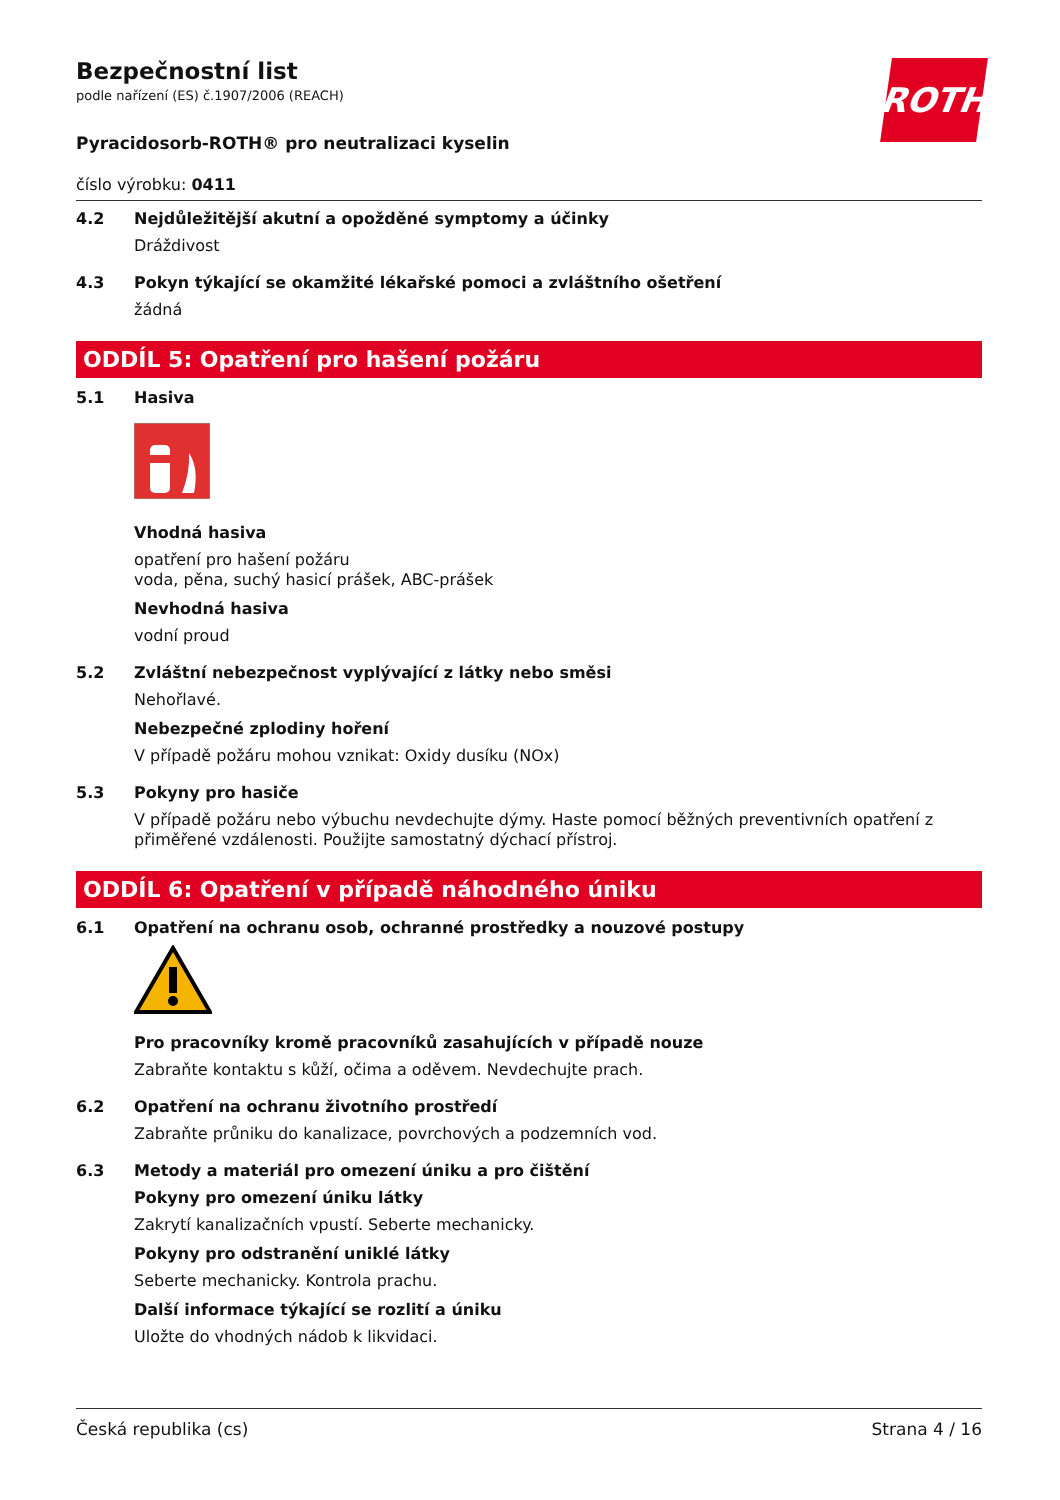ROTH
Bezpečnostní list
podle nařízení (ES) č.1907/2006 (REACH)
Pyracidosorb-ROTH® pro neutralizaci kyselin
číslo výrobku: 0411
4.2 Nejdůležitější akutní a opožděné symptomy a účinky
Dráždivost
4.3 Pokyn týkající se okamžité lékařské pomoci a zvláštního ošetření
žádná
ODDÍL 5: Opatření pro hašení požáru
5.1 Hasiva
Vhodná hasiva
opatření pro hašení požáru
voda, pěna, suchý hasicí prášek, ABC-prášek
Nevhodná hasiva
vodní proud
5.2 Zvláštní nebezpečnost vyplývající z látky nebo směsi
Nehořlavé.
Nebezpečné zplodiny hoření
V případě požáru mohou vznikat: Oxidy dusíku (NOx)
5.3 Pokyny pro hasiče
V případě požáru nebo výbuchu nevdechujte dýmy. Haste pomocí běžných preventivních opatření z přiměřené vzdálenosti. Použijte samostatný dýchací přístroj.
ODDÍL 6: Opatření v případě náhodného úniku
6.1 Opatření na ochranu osob, ochranné prostředky a nouzové postupy
Pro pracovníky kromě pracovníků zasahujících v případě nouze
Zabraňte kontaktu s kůží, očima a oděvem. Nevdechujte prach.
6.2 Opatření na ochranu životního prostředí
Zabraňte průniku do kanalizace, povrchových a podzemních vod.
6.3 Metody a materiál pro omezení úniku a pro čištění
Pokyny pro omezení úniku látky
Zakrytí kanalizačních vpustí. Seberte mechanicky.
Pokyny pro odstranění uniklé látky
Seberte mechanicky. Kontrola prachu.
Další informace týkající se rozlití a úniku
Uložte do vhodných nádob k likvidaci.
Česká republika (cs) Strana 4 / 16